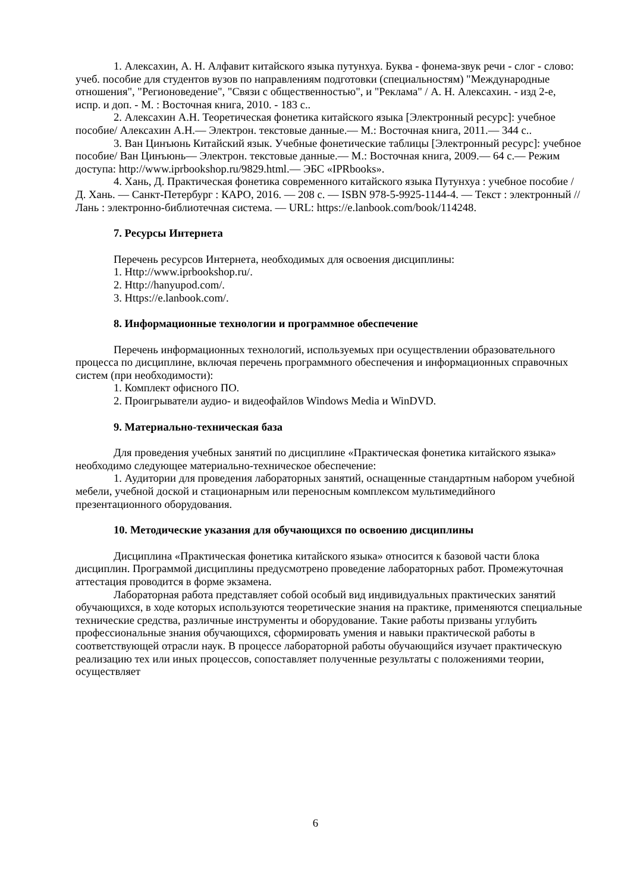1. Алексахин, А. Н. Алфавит китайского языка путунхуа. Буква - фонема-звук речи - слог - слово: учеб. пособие для студентов вузов по направлениям подготовки (специальностям) "Международные отношения", "Регионоведение", "Связи с общественностью", и "Реклама" / А. Н. Алексахин. - изд 2-е, испр. и доп. - М. : Восточная книга, 2010. - 183 с..
2. Алексахин А.Н. Теоретическая фонетика китайского языка [Электронный ресурс]: учебное пособие/ Алексахин А.Н.— Электрон. текстовые данные.— М.: Восточная книга, 2011.— 344 с..
3. Ван Цинъюнь Китайский язык. Учебные фонетические таблицы [Электронный ресурс]: учебное пособие/ Ван Цинъюнь— Электрон. текстовые данные.— М.: Восточная книга, 2009.— 64 с.— Режим доступа: http://www.iprbookshop.ru/9829.html.— ЭБС «IPRbooks».
4. Хань, Д. Практическая фонетика современного китайского языка Путунхуа : учебное пособие / Д. Хань. — Санкт-Петербург : КАРО, 2016. — 208 с. — ISBN 978-5-9925-1144-4. — Текст : электронный // Лань : электронно-библиотечная система. — URL: https://e.lanbook.com/book/114248.
7. Ресурсы Интернета
Перечень ресурсов Интернета, необходимых для освоения дисциплины:
1. Http://www.iprbookshop.ru/.
2. Http://hanyupod.com/.
3. Https://e.lanbook.com/.
8. Информационные технологии и программное обеспечение
Перечень информационных технологий, используемых при осуществлении образовательного процесса по дисциплине, включая перечень программного обеспечения и информационных справочных систем (при необходимости):
1. Комплект офисного ПО.
2. Проигрыватели аудио- и видеофайлов Windows Media и WinDVD.
9. Материально-техническая база
Для проведения учебных занятий по дисциплине «Практическая фонетика китайского языка» необходимо следующее материально-техническое обеспечение:
1. Аудитории для проведения лабораторных занятий, оснащенные стандартным набором учебной мебели, учебной доской и стационарным или переносным комплексом мультимедийного презентационного оборудования.
10. Методические указания для обучающихся по освоению дисциплины
Дисциплина «Практическая фонетика китайского языка» относится к базовой части блока дисциплин. Программой дисциплины предусмотрено проведение лабораторных работ. Промежуточная аттестация проводится в форме экзамена.
Лабораторная работа представляет собой особый вид индивидуальных практических занятий обучающихся, в ходе которых используются теоретические знания на практике, применяются специальные технические средства, различные инструменты и оборудование. Такие работы призваны углубить профессиональные знания обучающихся, сформировать умения и навыки практической работы в соответствующей отрасли наук. В процессе лабораторной работы обучающийся изучает практическую реализацию тех или иных процессов, сопоставляет полученные результаты с положениями теории, осуществляет
6